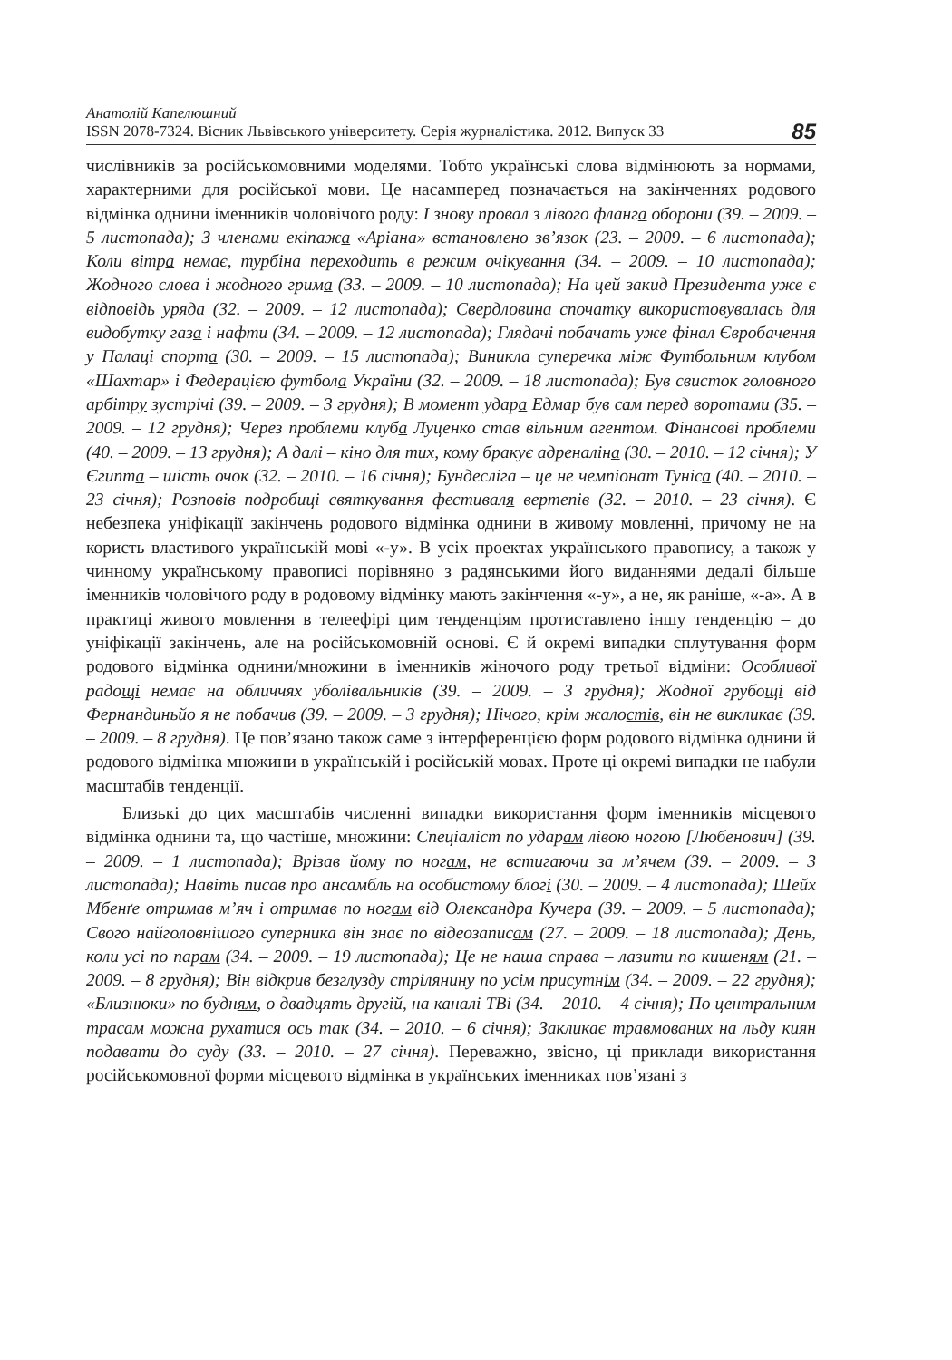Анатолій Капелюшний
ISSN 2078-7324. Вісник Львівського університету. Серія журналістика. 2012. Випуск 33
85
числівників за російськомовними моделями. Тобто українські слова відмінюють за нормами, характерними для російської мови. Це насамперед позначається на закінченнях родового відмінка однини іменників чоловічого роду: І знову провал з лівого фланга оборони (39. – 2009. – 5 листопада); З членами екіпажа «Аріана» встановлено зв’язок (23. – 2009. – 6 листопада); Коли вітра немає, турбіна переходить в режим очікування (34. – 2009. – 10 листопада); Жодного слова і жодного грима (33. – 2009. – 10 листопада); На цей закид Президента уже є відповідь уряда (32. – 2009. – 12 листопада); Свердловина спочатку використовувалась для видобутку газа і нафти (34. – 2009. – 12 листопада); Глядачі побачать уже фінал Євробачення у Палаці спорта (30. – 2009. – 15 листопада); Виникла суперечка між Футбольним клубом «Шахтар» і Федерацією футбола України (32. – 2009. – 18 листопада); Був свисток головного арбітру зустрічі (39. – 2009. – 3 грудня); В момент удара Едмар був сам перед воротами (35. – 2009. – 12 грудня); Через проблеми клуба Луценко став вільним агентом. Фінансові проблеми (40. – 2009. – 13 грудня); А далі – кіно для тих, кому бракує адреналіна (30. – 2010. – 12 січня); У Єгипта – шість очок (32. – 2010. – 16 січня); Бундесліга – це не чемпіонат Туніса (40. – 2010. – 23 січня); Розповів подробиці святкування фестиваля вертепів (32. – 2010. – 23 січня). Є небезпека уніфікації закінчень родового відмінка однини в живому мовленні, причому не на користь властивого українській мові «-у». В усіх проектах українського правопису, а також у чинному українському правописі порівняно з радянськими його виданнями дедалі більше іменників чоловічого роду в родовому відмінку мають закінчення «-у», а не, як раніше, «-а». А в практиці живого мовлення в телеефірі цим тенденціям протиставлено іншу тенденцію – до уніфікації закінчень, але на російськомовній основі. Є й окремі випадки сплутування форм родового відмінка однини/множини в іменників жіночого роду третьої відміни: Особливої радощі немає на обличчях уболівальників (39. – 2009. – 3 грудня); Жодної грубощі від Фернандиньйо я не побачив (39. – 2009. – 3 грудня); Нічого, крім жалостів, він не викликає (39. – 2009. – 8 грудня). Це пов’язано також саме з інтерференцією форм родового відмінка однини й родового відмінка множини в українській і російській мовах. Проте ці окремі випадки не набули масштабів тенденції.
Близькі до цих масштабів численні випадки використання форм іменників місцевого відмінка однини та, що частіше, множини: Спеціаліст по ударам лівою ногою [Любенович] (39. – 2009. – 1 листопада); Врізав йому по ногам, не встигаючи за м’ячем (39. – 2009. – 3 листопада); Навіть писав про ансамбль на особистому блогі (30. – 2009. – 4 листопада); Шейх Мбенґе отримав м’яч і отримав по ногам від Олександра Кучера (39. – 2009. – 5 листопада); Свого найголовнішого суперника він знає по відеозаписам (27. – 2009. – 18 листопада); День, коли усі по парам (34. – 2009. – 19 листопада); Це не наша справа – лазити по кишеням (21. – 2009. – 8 грудня); Він відкрив безглузду стрілянину по усім присутнім (34. – 2009. – 22 грудня); «Близнюки» по будням, о двадцять другій, на каналі ТВі (34. – 2010. – 4 січня); По центральним трасам можна рухатися ось так (34. – 2010. – 6 січня); Закликає травмованих на льду киян подавати до суду (33. – 2010. – 27 січня). Переважно, звісно, ці приклади використання російськомовної форми місцевого відмінка в українських іменниках пов’язані з